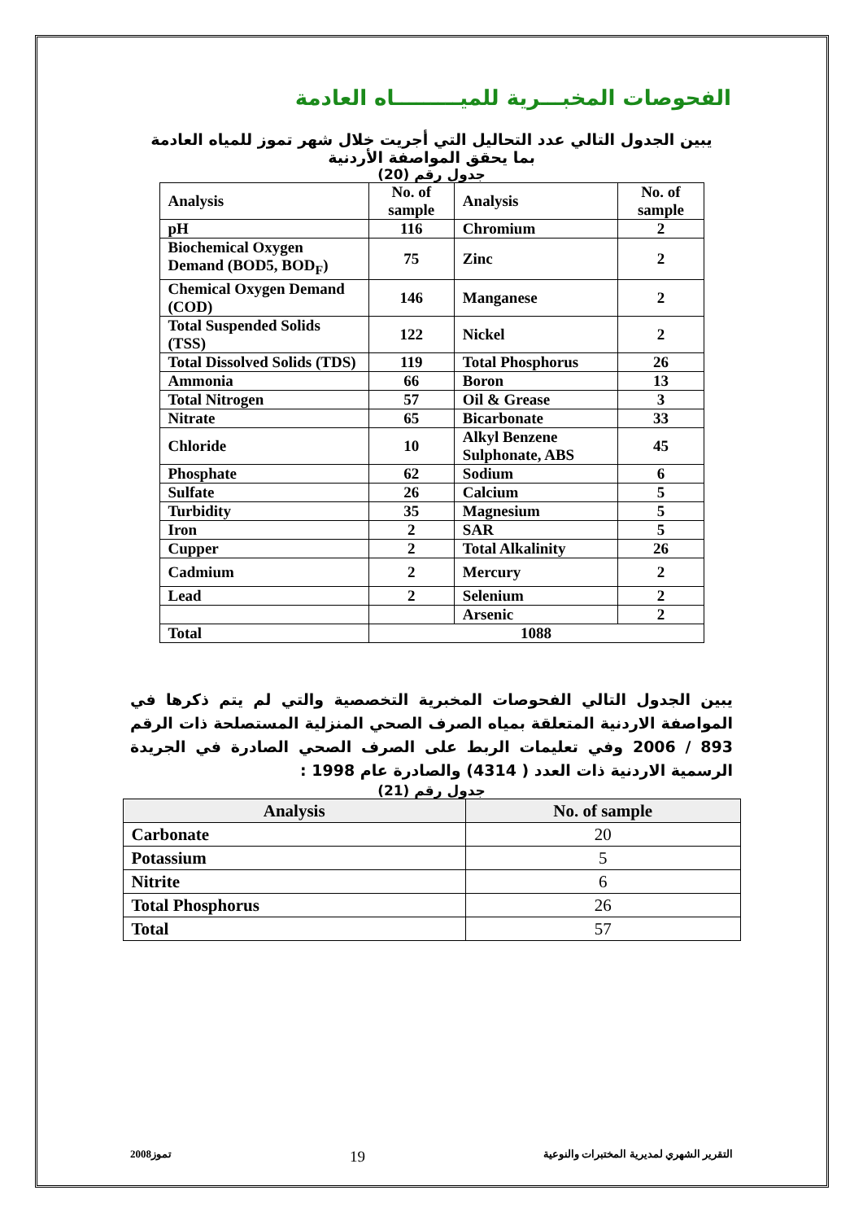الفحوصات المخبـــرية للميـــــــــاه العادمة
يبين الجدول التالي عدد التحاليل التي أجريت خلال شهر تموز للمياه العادمة
بما يحقق المواصفة الأردنية
جدول رقم (20)
| Analysis | No. of sample | Analysis | No. of sample |
| pH | 116 | Chromium | 2 |
| Biochemical Oxygen Demand (BOD5, BOD<sub>F</sub>) | 75 | Zinc | 2 |
| Chemical Oxygen Demand (COD) | 146 | Manganese | 2 |
| Total Suspended Solids (TSS) | 122 | Nickel | 2 |
| Total Dissolved Solids (TDS) | 119 | Total Phosphorus | 26 |
| Ammonia | 66 | Boron | 13 |
| Total Nitrogen | 57 | Oil & Grease | 3 |
| Nitrate | 65 | Bicarbonate | 33 |
| Chloride | 10 | Alkyl Benzene Sulphonate, ABS | 45 |
| Phosphate | 62 | Sodium | 6 |
| Sulfate | 26 | Calcium | 5 |
| Turbidity | 35 | Magnesium | 5 |
| Iron | 2 | SAR | 5 |
| Cupper | 2 | Total Alkalinity | 26 |
| Cadmium | 2 | Mercury | 2 |
| Lead | 2 | Selenium | 2 |
| | | Arsenic | 2 |
| Total | 1088 | | |
يبين الجدول التالي الفحوصات المخبرية التخصصية والتي لم يتم ذكرها في المواصفة الاردنية المتعلقة بمياه الصرف الصحي المنزلية المستصلحة ذات الرقم 893 / 2006 وفي تعليمات الربط على الصرف الصحي الصادرة في الجريدة الرسمية الاردنية ذات العدد ( 4314) والصادرة عام 1998 :
جدول رقم (21)
| Analysis | No. of sample |
| --- | --- |
| Carbonate | 20 |
| Potassium | 5 |
| Nitrite | 6 |
| Total Phosphorus | 26 |
| Total | 57 |
تموز2008 19 التقرير الشهري لمديرية المختبرات والنوعية